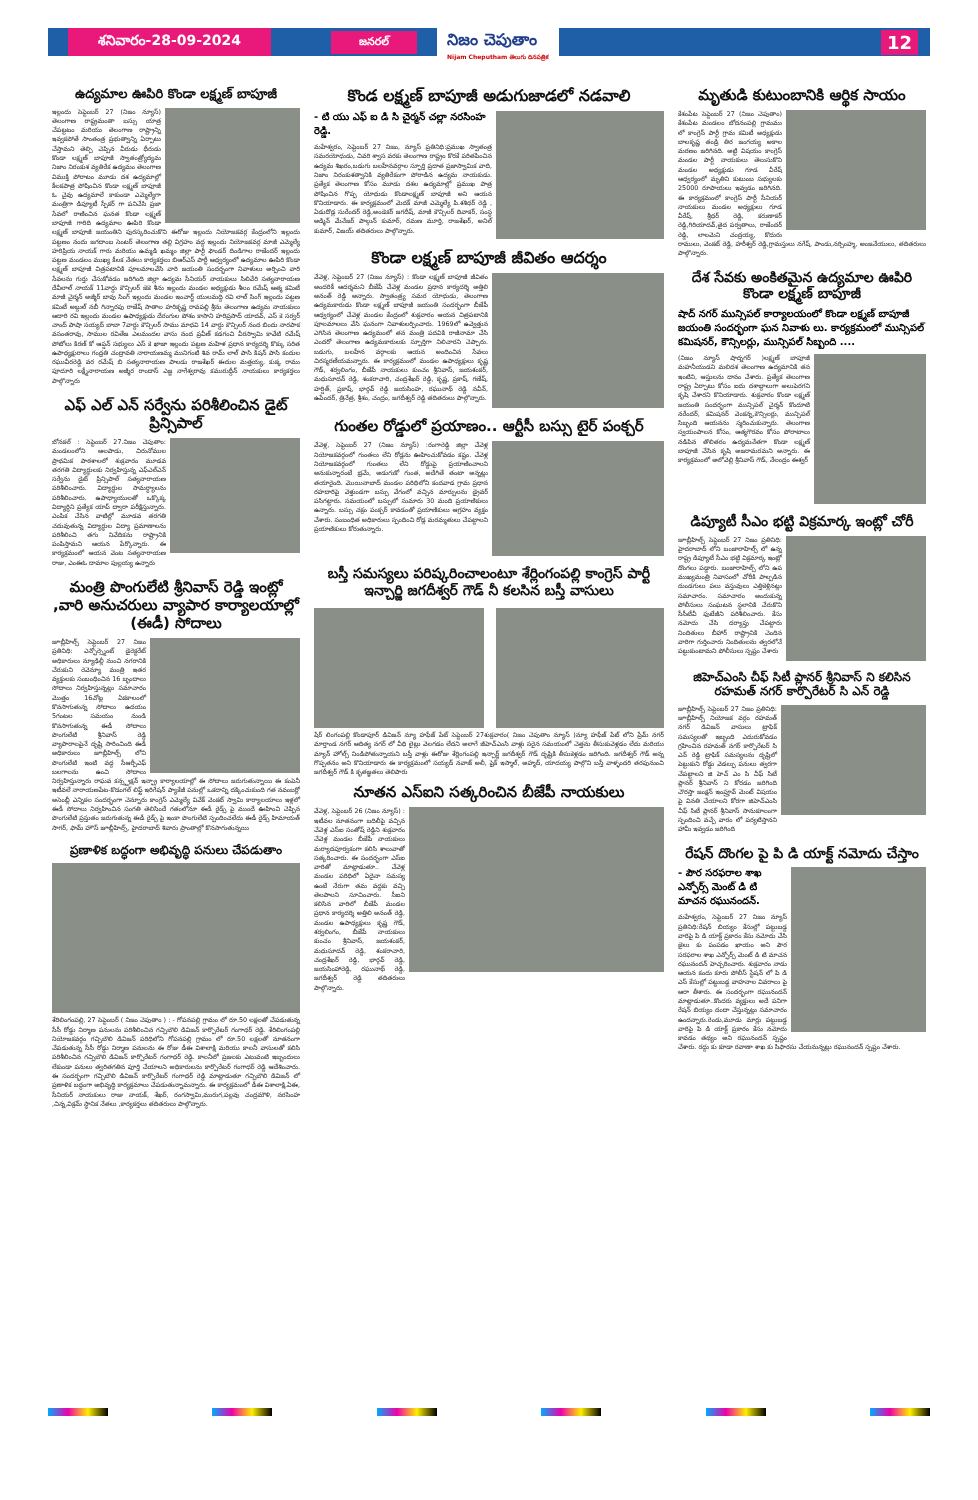శనివారం-28-09-2024 జనరల్ నిజం చెపుతాం
Nijam Cheputham తెలుగు దినపత్రిక 12
ఉద్యమాల ఊపిరి కొండా లక్ష్మణ్ బాపూజీ
ఇల్లందు సెప్టెంబర్ 27 (నిజం న్యూస్) తెలంగాణ రాష్ట్రమంతా బస్సు యాత్ర చేపట్టటం మరియు తెలంగాణ రాష్ట్రాన్ని ఇవ్వకపోతే సాంతంత్ర ప్రభుత్వాన్ని ఏర్పాటు చేస్తామని తెల్చి చెప్పిన వీరుడు ధీరుడు కొండా లక్ష్మణ్ బాపూజీ స్వాతంత్ర్యోద్యమ నిజాం నిరంకుశ వ్యతిరేక ఉద్యమం తెలంగాణ విముక్తి పోరాటం మూడు దశ ఉద్యమాల్లో కీలకపాత్ర పోషించిన కొండా లక్ష్మణ్ బాపూజీ ఓ చైవు ఉద్యమాలే కాకుండా ఎమ్మెల్యేగా మంత్రిగా డిప్యూటీ స్పీకర్ గా పనిచేసి ప్రజా సేవలో రాణించిన ఘనత కొండా లక్ష్మణ్ బాపూజీ గారిది ఉద్యమాల ఊపిరి కొండా లక్ష్మణ్ బాపూజీ జయంతిని పురస్కరించుకొని ఈరోజు ఇల్లందు నియోజకవర్గ కేంద్రంలోని ఇల్లందు పట్టణం నందు జగదాంబ సెంటర్ తెలంగాణ తల్లి విగ్రహం వద్ద ఇల్లందు నియోజకవర్గ మాజీ ఎమ్మెల్యే హరిప్రియ నాయక్ గారు మరియు ఉమ్మడి ఖమ్మం జిల్లా పార్టీ ఫౌండర్ దిండిగాల రాజేందర్ ఇల్లందు పట్టణ మండలం ముఖ్య కీలక నేతలు కార్యకర్తలు బిఆర్ఎస్ పార్టీ ఆధ్వర్యంలో ఉద్యమాల ఊపిరి కొండా లక్ష్మణ్ బాపూజీ చిత్రపటానికి పూలమాలవేసి వారి జయంతి సందర్భంగా నివాళులు అర్పించి వారి సేవలను గుర్తు చేసుకోవడం జరిగింది జిల్లా ఉద్యమ సీనియర్ నాయకులు సిలివేరి సత్యనారాయణ దేవీలాల్ నాయక్ 11వార్డు కౌన్సిలర్ జెకె శీను ఇల్లందు మండల అధ్యక్షుడు శీలం రమేష్ ఆత్మ కమిటీ మాజీ చైర్మన్ అజ్మీర్ బావు సింగ్ ఇల్లందు మండల ఇంచార్జ్ యులమద్ది రవి లాల్ సింగ్ ఇల్లందు పట్టణ కమిటీ అబ్దుల్ నబీ గిన్నారపు రాజేష్ సాతాల హరికృష్ణ రావపల్లి శ్రీను తెలంగాణ ఉద్యమ నాయకులు ఆదారి రవి ఇల్లందు మండల ఉపాధ్యక్షుడు దేరంగుల పోశం కాసాని హరిప్రసాద్ యాదవ్, ఎస్ కె సర్వర్ చాంద్ పాషా సయ్యద్ బాబా 7వార్డు కౌన్సిలర్ సాము మాధవి 14 వార్డు కౌన్సిలర్ నంద బిందు నారపాక వసంతరావు, సాముల రవితేజ ఎలమందల వాసు నంద ప్రవీణ్ కడగంచి వీరస్వామి కావేటి రమేష్ పోటోలు కిరణ్ కో ఆప్షన్ సభ్యులు ఎస్ కె ఖాజా ఇల్లందు పట్టణ మహిళ ప్రధాన కార్యదర్శి కొక్కు సరిత ఉపాధ్యక్షురాలు గంధ్రతి చంద్రావతి నారాయణమ్మ మునిగంటి శివ రామ్ లాల్ పాసి కిషన్ పాసి కందుల రఘువీరరెడ్డి వర రమేష్ బి సత్యనారాయణ పాలడు రాజశేఖర్ ఈదుల మత్తయ్య, కుక్క రాము పూదూరి లక్ష్మీనారాయణ అజ్మీర రాందాస్ ఎజ్జ నాగేశ్వరావు కమురుద్దీన్ నాయకులు కార్యకర్తలు పాల్గొన్నారు
ఎఫ్ ఎల్ ఎన్ సర్వేను పరిశీలించిన డైట్ ప్రిన్సిపాల్
బోనకల్ : సెప్టెంబర్ 27.నిజం చెపుతాం: మండలంలోని ఆలపాడు, చిరునోముల ప్రాథమిక పాఠశాలలో శుక్రవారం మూడవ తరగతి విద్యార్థులకు నిర్వహిస్తున్న ఎఫ్ఎల్ఎన్ సర్వేను డైట్ ప్రిన్సిపాల్ సత్యనారాయణ పరిశీలించారు. విద్యార్థుల సామర్థ్యాలను పరిశీలించారు. ఉపాధ్యాయులతో ఒక్కొక్క విద్యార్థిని ప్రత్యేక యాప్ ద్వారా పరీక్షిస్తున్నారు. ఎంపిక చేసిన వాటిల్లో మూడవ తరగతి చదువుతున్న విద్యార్థుల విద్యా ప్రమాణాలను పరిశీలించి తగు నివేదికను రాష్ట్రానికి పంపిస్తామని ఆయన పేర్కొన్నారు. ఈ కార్యక్రమంలో ఆయన వెంట సత్యనారాయణ రాజు, ఎంఈఓ దామాల పుల్లయ్య ఉన్నారు
మంత్రి పొంగులేటి శ్రీనివాస్ రెడ్డి ఇంట్లో ,వారి అనుచరులు వ్యాపార కార్యాలయాల్లో (ఈడీ) సోదాలు
జూబ్లీహిల్స్ సెప్టెంబర్ 27 నిజం ప్రతినిధి: ఎన్ఫోర్స్మెంట్ డైరెక్టరేట్ అధికారులు న్యూఢిల్లీ నుంచి నగరానికి చేరుకుని రెవెన్యూ మంత్రి ఇతర వ్యక్తులకు సంబంధించిన 16 బృందాలు సోదాలు నిర్వహిస్తున్నట్లు సమాచారం మొత్తం 16చోట్ల ఏకకాలంలో కొనసాగుతున్న సోదాలు ఉదయం 5గంటల సమయం నుండి కొనసాగుతున్న ఈడీ సోదాలు పొంగులేటి శ్రీనివాస్ రెడ్డి వ్యాపారాలపైనే దృష్టి సారించింది ఈడీ అధికారులు జూబ్లీహిల్స్ లోని పొంగులేటి ఇంటి వద్ద సీఆర్పీఎఫ్ బలగాలను ఉంచి సోదాలు నిర్వహిస్తున్నారు రాఘవ కన్స్ట్రక్షన్ ఇన్ఫ్రా కార్యాలయాల్లో ఈ సోదాలు జరుగుతున్నాయి ఈ కంపెనీ ఇటీవలే నారాయణపేట-కొడంగల్ లిఫ్ట్ ఇరిగేషన్ ప్యాకేజీ పనుల్లో ఒకదాన్ని దక్కించుకుంది గత నవంబర్లో అసెంబ్లీ ఎన్నికల సందర్భంగా చెన్నూరు కాంగ్రెస్ ఎమ్మెల్యే వివేక్ వెంకట్ స్వామి కార్యాలయాలు ఇళ్లలో ఈడీ సోదాలు నిర్వహించిన సంగతి తెలిసిందే గతంలోనూ ఈడీ రైడ్స్ పై ముందే ఊహించి చెప్పిన పొంగులేటి ప్రస్తుతం జరుగుతున్న ఈడీ రైడ్స్ పై ఇంకా పొంగులేటి స్పందించలేదు ఈడీ రైడ్స్ హిమాయత్ సాగర్, ఫామ్ హౌస్ జూబ్లీహిల్స్, హైదరాబాద్ శివారు ప్రాంతాల్లో కొనసాగుతున్నయి
ప్రణాళిక బద్ధంగా అభివృద్ధి పనులు చేపడుతాం
శేరిలింగంపల్లి, 27 సెప్టెంబర్ ( నిజం చెపుతాం ) : - గోపనపల్లి గ్రామం లో రూ.50 లక్షలతో చేపడుతున్న సీసీ రోడ్డు నిర్మాణ పనులను పరిశీలించిన గచ్చిబౌలి డివిజన్ కార్పొరేటర్ గంగాధర్ రెడ్డి. శేరిలింగంపల్లి నియోజకవర్గం గచ్చిబౌలి డివిజన్ పరిధిలోని గోపనపల్లి గ్రామం లో రూ.50 లక్షలతో నూతనంగా చేపడుతున్న సీసీ రోడ్డు నిర్మాణ పనులను ఈ రోజు డీఈ విశాలాక్షి మరియు కాలనీ వాసులతో కలిసి పరిశీలించిన గచ్చిబౌలి డివిజన్ కార్పొరేటర్ గంగాధర్ రెడ్డి. కాలనీలో ప్రజలకు ఎటువంటి ఇబ్బందులు లేకుండా పనులు త్వరితగతిన పూర్తి చేయాలని అధికారులను కార్పొరేటర్ గంగాధర్ రెడ్డి ఆదేశించారు. ఈ సందర్భంగా గచ్చిబౌలి డివిజన్ కార్పొరేటర్ గంగాధర్ రెడ్డి మాట్లాడుతూ గచ్చిబౌలి డివిజన్ లో ప్రణాళిక బద్ధంగా అభివృద్ధి కార్యక్రమాలు చేపడుతున్నామన్నారు. ఈ కార్యక్రమంలో డీఈ విశాలాక్షి,ఏఈ, సీనియర్ నాయకులు రాజు నాయక్, శేఖర్, రంగస్వామి,మురుగ,పల్లవు చంద్రమౌళి, నరసింహ ,చిన్న,విక్రమ్ స్థానిక నేతలు ,కార్యకర్తలు తదితరులు పాల్గొన్నారు.
కొండ లక్ష్మణ్ బాపూజీ అడుగుజాడలో నడవాలి
- టి యు ఎఫ్ ఐ డి సి చైర్మన్ చల్లా నరసింహ రెడ్డి.
మహేశ్వరం, సెప్టెంబర్ 27 నిజం, న్యూస్ ప్రతినిధి:ప్రముఖ స్వాతంత్ర సమరయోధుడు, చివరి శ్వాస వరకు తెలంగాణ రాష్ట్రం కొరకే పరితపించిన ఉద్యమ శిఖరం,బడుగు బలహీనవర్గాల స్ఫూర్తి ప్రదాత ప్రజాస్వామిక వాది, నిజాం నిరంకుశత్వానికి వ్యతిరేకంగా పోరాడిన ఉద్యమ నాయకుడు. ప్రత్యేక తెలంగాణ కోసం మూడు దశల ఉద్యమాల్లో ప్రముఖ పాత్ర పోషించిన గొప్ప యోధుడు కొండాలక్ష్మణ్ బాపూజీ అని ఆయన కొనియాడారు. ఈ కార్యక్రమంలో మెదక్ మాజీ ఎమ్మెల్యే పి.శశిధర్ రెడ్డి , ఏడుదొడ్ల సురేందర్ రెడ్డి,అండెకర్ జగదీష్, మాజీ కౌన్సిలర్ దివాకర్, సంస్థ అడ్మిన్ మేనేజర్ పాల్గున్ కుమార్, రమణ మూర్తి, రాజశేఖర్, అనిల్ కుమార్, విజయ్ తదితరులు పాల్గొన్నారు.
కొండా లక్ష్మణ్ బాపూజీ జీవితం ఆదర్శం
వేవెళ్ల, సెప్టెంబర్ 27 (నిజం న్యూస్) : కొండా లక్ష్మణ్ బాపూజీ జీవితం అందరికీ ఆదర్శమని బీజేపీ చేవెళ్ల మండల ప్రధాన కార్యదర్శి అత్తిలి అనంత్ రెడ్డి అన్నారు. స్వాతంత్ర్య సమర యోధుడు, తెలంగాణ ఉద్యమకారుడు కొండా లక్ష్మణ్ బాపూజీ జయంతి సందర్భంగా బీజేపీ ఆధ్వర్యంలో చేవెళ్ల మండల కేంద్రంలో శుక్రవారం ఆయన చిత్రపటానికి పూలమాలలు వేసి ఘనంగా నివాళులర్పించారు. 1969లో ఉవ్వెత్తున ఎగిసిన తెలంగాణ ఉద్యమంలో తన మంత్రి పదవికి రాజీనామా చేసి ఎందరో తెలంగాణ ఉద్యమకారులకు స్ఫూర్తిగా నిలిచారని చెప్పారు. బడుగు, బలహీన వర్గాలకు ఆయన అందించిన సేవలు చిరస్మరణీయమన్నారు. ఈ కార్యక్రమంలో మండల ఉపాధ్యక్షులు కృష్ణ గౌడ్, శర్వలింగం, బీజేపీ నాయకులు కుంచం శ్రీనివాస్, జయశంకర్, మధుసూదన్ రెడ్డి, శంకరాచారి, చంద్రశేఖర్ రెడ్డి, కృష్ణ, ప్రకాష్, గణేష్, హర్షిత్, ప్రకాష్, భార్గవ్ రెడ్డి జయసింహ, రఘునాథ్ రెడ్డి నవీన్, ఉపేందర్, త్రినేత్ర, శ్రీశం, చంద్రం, జగదీశ్వర్ రెడ్డి తదితరులు పాల్గొన్నారు.
గుంతల రోడ్డులో ప్రయాణం.. ఆర్టీసీ బస్సు టైర్ పంక్చర్
వేవెళ్ల, సెప్టెంబర్ 27 (నిజం న్యూస్) :రంగారెడ్డి జిల్లా చేవెళ్ల నియోజకవర్గంలో గుంతలు లేని రోడ్లను ఊహించుకోవడం కష్టం. చేవెళ్ల నియోజకవర్గంలో గుంతలు లేని రోడ్డుపై ప్రయాణించాలని అనుకున్నారంటే భ్రమే, అడుగుకో గుంత, అదేగితే తంటా అన్నట్లు తయారైంది. మొయినాబాద్ మండల పరిధిలోని కందవాడ గ్రామ ప్రధాన రహదారిపై వెళ్తుండగా బస్సు వేగంలో వచ్చిన మార్పులను డ్రైవర్ పసిగట్టారు. సమయంలో బస్సులో సుమారు 30 మంది ప్రయాణికులు ఉన్నారు. బస్సు చక్రం పంక్చర్ కావడంతో ప్రయాణికులు ఆగ్రహం వ్యక్తం చేశారు. సంబంధిత అధికారులు స్పందించి రోడ్ల మరమ్మతులు చేపట్టాలని ప్రయాణికులు కోరుతున్నారు.
బస్తీ సమస్యలు పరిష్కరించాలంటూ శేర్లింగంపల్లి కాంగ్రెస్ పార్టీ ఇన్చార్జి జగదీశ్వర్ గౌడ్ నీ కలసిన బస్తీ వాసులు
షేర్ లింగంపల్లి కొండాపూర్ డివిజన్ న్యూ హఫీజ్ పేట్ సెప్టెంబర్ 27శుక్రవారం( నిజం చెపుతాం న్యూస్ )న్యూ హఫీజ్ పేట్ లోని ప్రేమ్ నగర్ మార్తాండ నగర్ ఆదిత్య నగర్ లో వీధి లైట్లు వెలగడం లేదని అలాగే జీహెచ్ఎంసి వాళ్లు సరైన సమయంలో చెత్తను తీసుకువెళ్లడం లేదు మరియు మ్యాన్ హోల్స్ నిండిపోతున్నాయని బస్తీ వాళ్లు ఈరోజు శేర్లింగంపల్లి ఇన్చార్జ్ జగదీశ్వర్ గౌడ్ దృష్టికి తీసుకెళ్లడం జరిగింది. జగదీశ్వర్ గౌడ్ అన్న గొప్పతనం అని కొనియాడారు ఈ కార్యక్రమంలో సయ్యద్ నవాజ్ అలీ, షైక్ ఇస్మాల్, అహ్మద్, యాదయ్య పాల్గొని బస్తీ వాళ్ళందరి తరపునుంచి జగదీశ్వర్ గౌడ్ కి కృతజ్ఞతలు తెలిపారు
నూతన ఎస్ఐని సత్కరించిన బీజేపీ నాయకులు
వేవెళ్ల, సెప్టెంబర్ 26 (నిజం న్యూస్) : ఇటీవల నూతనంగా బదిలీపై వచ్చిన చేవెళ్ల ఎస్ఐ సంతోష్ రెడ్డిని శుక్రవారం చేవెళ్ల మండల బీజేపీ నాయకులు మర్యాదపూర్వకంగా కలిసి శాలువాతో సత్కరించారు. ఈ సందర్భంగా ఎస్ఐ వారితో మాట్లాడుతూ.. చేవెళ్ల మండల పరిధిలో ఏదైనా సమస్య ఉంటే నేరుగా తమ వద్దకు వచ్చి తెలపాలని సూచించారు. సీఐని కలిసిన వారిలో బీజేపీ మండల ప్రధాన కార్యదర్శి అత్తిలి అనంత్ రెడ్డి, మండల ఉపాధ్యక్షులు కృష్ణ గౌడ్, శర్వలింగం, బీజేపీ నాయకులు కుంచం శ్రీనివాస్, జయశంకర్, మధుసూదన్ రెడ్డి, శంకరాచారి, చంద్రశేఖర్ రెడ్డి, భార్గవ్ రెడ్డి, జయసింహారెడ్డి, రఘునాథ్ రెడ్డి, జగదీశ్వర్ రెడ్డి తదితరులు పాల్గొన్నారు.
మృతుడి కుటుంబానికి ఆర్థిక సాయం
కేశంపేట సెప్టెంబర్ 27 (నిజం చెపుతాం) కేశంపేట మండలం బోదనంపల్లి గ్రామము లో కాంగ్రెస్ పార్టీ గ్రామ కమిటీ అధ్యక్షుడు బాలకృష్ణ తండ్రి తిర జంగయ్య అకాల మరణం జరిగినది. అట్టి విషయం కాంగ్రెస్ మండల పార్టీ నాయకులు తెలుసుకొని మండల అధ్యక్షుడు గూడ వీరేష్ ఆధ్వర్యంలో మృతిని కుటుంబ సభ్యులకు 25000 రూపాయలు ఇవ్వడం జరిగినది. ఈ కార్యక్రమంలో కాంగ్రెస్ పార్టీ సీనియర్ నాయకులు మండల అధ్యక్షులు గూడ వీరేష్, శ్రీధర్ రెడ్డి, కరుణాకర్ రెడ్డి,గిరియాదవ్,తైద పర్వతాలు, రాజేందర్ రెడ్డి, లాలమెని చంద్రయ్య, కొదురు రాములు, వెంకట్ రెడ్డి, హరీశ్వర్ రెడ్డి,గ్రామస్తులు నగేష్, పాండు,నర్సింహ్మ, అంజనేయులు, తదితరులు పాల్గొన్నారు.
దేశ సేవకు అంకితమైన ఉద్యమాల ఊపిరి కొండా లక్ష్మణ్ బాపూజీ
షాద్ నగర్ మున్సిపల్ కార్యాలయంలో కొండా లక్ష్మణ్ బాపూజీ జయంతి సందర్భంగా ఘన నివాళు లు. కార్యక్రమంలో మున్సిపల్ కమిషనర్, కౌన్సిలర్లు, మున్సిపల్ సిబ్బంది ....
(నిజం న్యూస్ షాద్నగర్ )లక్ష్మణ్ బాపూజీ మహనీయుడని మలిదశ తెలంగాణ ఉద్యమానికి తన ఇంటిని, ఆస్తులను దానం చేశారు. ప్రత్యేక తెలంగాణ రాష్ట్ర ఏర్పాటు కోసం ఐదు దశాబ్దాలుగా అలుపెరగని కృషి చేశారని కొనియాడారు. శుక్రవారం కొండా లక్ష్మణ్ జయంతి సందర్భంగా మున్సిపల్ చైర్మన్ కొందూటి నరేందర్, కమిషనర్ వెంకన్న,కౌన్సిలర్లు, మున్సిపల్ సిబ్బంది ఆయనను స్మరించుకున్నారు. తెలంగాణ స్వయంపాలన కోసం, ఆత్మగౌరవం కోసం పోరాటాలు నడిపిన తొలితరం ఉద్యమనేతగా కొండా లక్ష్మణ్ బాపూజీ చేసిన కృషి అజరామరమని అన్నారు. ఈ కార్యక్రమంలో అలోవెల్లి శ్రీనివాస్ గౌడ్, నేలంద్రం ఈశ్వర్
డిప్యూటీ సీఎం భట్టి విక్రమార్క ఇంట్లో చోరీ
జూబ్లీహిల్స్ సెప్టెంబర్ 27 నిజం ప్రతినిధి: హైదరాబాద్ లోని బంజారాహిల్స్ లో ఉన్న రాష్ట్ర డిప్యూటీ సీఎం భట్టి విక్రమార్క ఇంట్లో దొంగలు పడ్డారు. బంజారాహిల్స్ లోని ఉప ముఖ్యమంత్రి నివాసంలో చోరీకి పాల్పడిన దుండగులు పలు వస్తువులు ఎత్తికెళ్లినట్లు సమాచారం. సమాచారం అందుకున్న పోలీసులు సంఘటన స్థలానికి చేరుకొని సీసీటీవీ ఫుటేజీని పరిశీలించారు. కేసు నమోదు చేసి దర్యాప్తు చేపట్టారు నిందితులు బీహార్ రాష్ట్రానికి చెందిన వారిగా గుర్తించారు నిందితులను త్వరలోనే పట్టుకుంటామని పోలీసులు స్పష్టం చేశారు
జిహెచ్ఎంసి చీఫ్ సిటీ ప్లానర్ శ్రీనివాస్ ని కలిసిన రహమత్ నగర్ కార్పొరేటర్ సి ఎన్ రెడ్డి
జూబ్లీహిల్స్ సెప్టెంబర్ 27 నిజం ప్రతినిధి: జూబ్లీహిల్స్ నియోజక వర్గం రహమత్ నగర్ డివిజన్ వాసులు ట్రాఫిక్ సమస్యలతో ఇబ్బంది ఎదురుకోవడం గ్రహించిన రహమత్ నగర్ కార్పొరేటర్ సి ఎన్ రెడ్డి ట్రాఫిక్ సమస్యలను దృష్టిలో పెట్టుకుని రోడ్డు వెడల్పు పనులు త్వరగా చేపట్టాలని జి హెచ్ ఎం సి చీఫ్ సిటీ ప్లానర్ శ్రీనివాస్ ని కోరడం జరిగింది చౌరస్తా జంక్షన్ ఇంప్రూవ్ మెంట్ విషయం పై వినతి చేయాలని కోరగా జిహెచ్ఎంసి చీఫ్ సిటీ ప్లానర్ శ్రీనివాస్ సానుకూలంగా స్పందించి వచ్చే వారం లో పర్యటిస్తానని హామీ ఇవ్వడం జరిగింది
రేషన్ దొంగల పై పి డి యాక్ట్ నమోదు చేస్తాం
- పౌర సరఫరాల శాఖ ఎన్ఫోర్స్ మెంట్ డి టి మాచన రఘునందన్.
మహేశ్వరం, సెప్టెంబర్ 27 నిజం న్యూస్ ప్రతినిధి:రేషన్ బియ్యం కేసుల్లో పట్టుబడ్డ వారిపై పి డి యాక్ట్ ప్రకారం కేసు నమోదు చేసి జైలు కు పంపడం ఖాయం అని పౌర సరఫరాల శాఖ ఎన్ఫోర్స్ మెంట్ డి టి మాచన రఘునందన్ హెచ్చరించారు. శుక్రవారం నాడు ఆయన కందు కూరు పోలీస్ స్టేషన్ లో పి డి ఎస్ కేసుల్లో పట్టుబడ్డ వాహనాల వివరాలు పై ఆరా తీశారు. ఈ సందర్భంగా రఘునందన్ మాట్లాడుతూ..కొందరు వ్యక్తులు అదే పనిగా రేషన్ బియ్యం దందా చేస్తున్నట్లు సమాచారం ఉందన్నారు.రెండు,మూడు మార్లు పట్టుబడ్డ వారిపై పి డి యాక్ట్ ప్రకారం కేసు నమోదు కావడం తథ్యం అని రఘునందన్ స్పష్టం చేశారు. రద్దు కు కూడా రవాణా శాఖ కు సిఫారసు చేయనున్నట్లు రఘునందన్ స్పష్టం చేశారు.